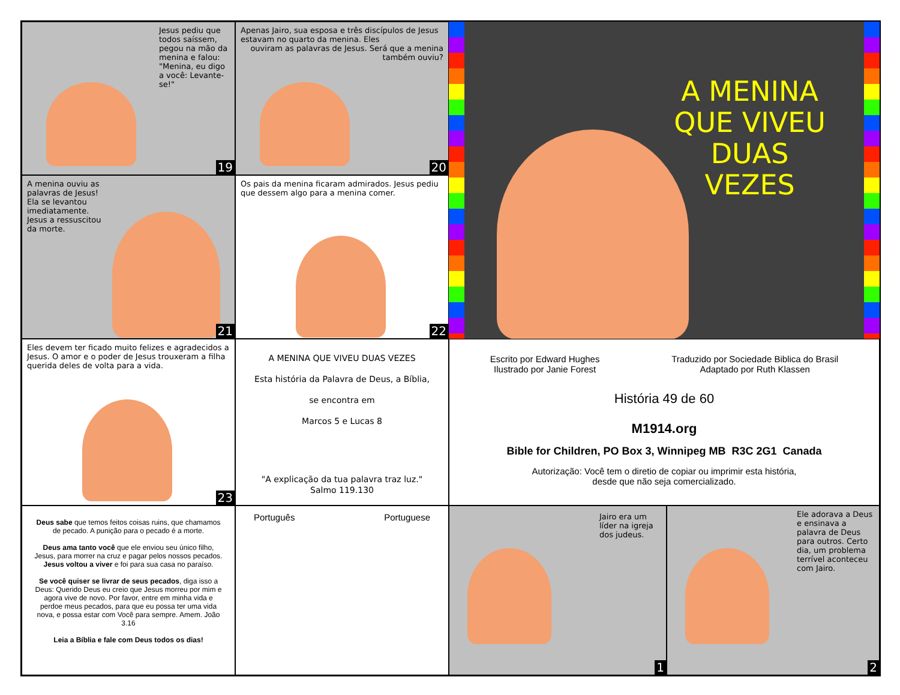Jesus pediu que todos saíssem, pegou na mão da menina e falou: "Menina, eu digo a você: Levante-se!"
19
Apenas Jairo, sua esposa e três discípulos de Jesus estavam no quarto da menina. Eles
ouviram as palavras de Jesus. Será que a menina também ouviu?
20
A MENINA
QUE VIVEU
DUAS
VEZES
A menina ouviu as palavras de Jesus! Ela se levantou imediatamente. Jesus a ressuscitou da morte.
21
Os pais da menina ficaram admirados. Jesus pediu que dessem algo para a menina comer.
22
Eles devem ter ficado muito felizes e agradecidos a Jesus. O amor e o poder de Jesus trouxeram a filha querida deles de volta para a vida.
23
A MENINA QUE VIVEU DUAS VEZES
Esta história da Palavra de Deus, a Bíblia,
se encontra em
Marcos 5 e Lucas 8
"A explicação da tua palavra traz luz."
Salmo 119.130
Escrito por Edward Hughes
Ilustrado por Janie Forest
Traduzido por Sociedade Biblica do Brasil
Adaptado por Ruth Klassen
História 49 de 60
M1914.org
Bible for Children, PO Box 3, Winnipeg MB R3C 2G1 Canada
Autorização: Você tem o diretio de copiar ou imprimir esta história,
desde que não seja comercializado.
Deus sabe que temos feitos coisas ruins, que chamamos de pecado. A punição para o pecado é a morte.
Deus ama tanto você que ele enviou seu único filho, Jesus, para morrer na cruz e pagar pelos nossos pecados. Jesus voltou a viver e foi para sua casa no paraíso.
Se você quiser se livrar de seus pecados, diga isso a Deus: Querido Deus eu creio que Jesus morreu por mim e agora vive de novo. Por favor, entre em minha vida e perdoe meus pecados, para que eu possa ter uma vida nova, e possa estar com Você para sempre. Amem. João 3.16
Leia a Bíblia e fale com Deus todos os dias!
Português Portuguese
Jairo era um líder na igreja dos judeus.
1
Ele adorava a Deus e ensinava a palavra de Deus para outros. Certo dia, um problema terrível aconteceu com Jairo.
2